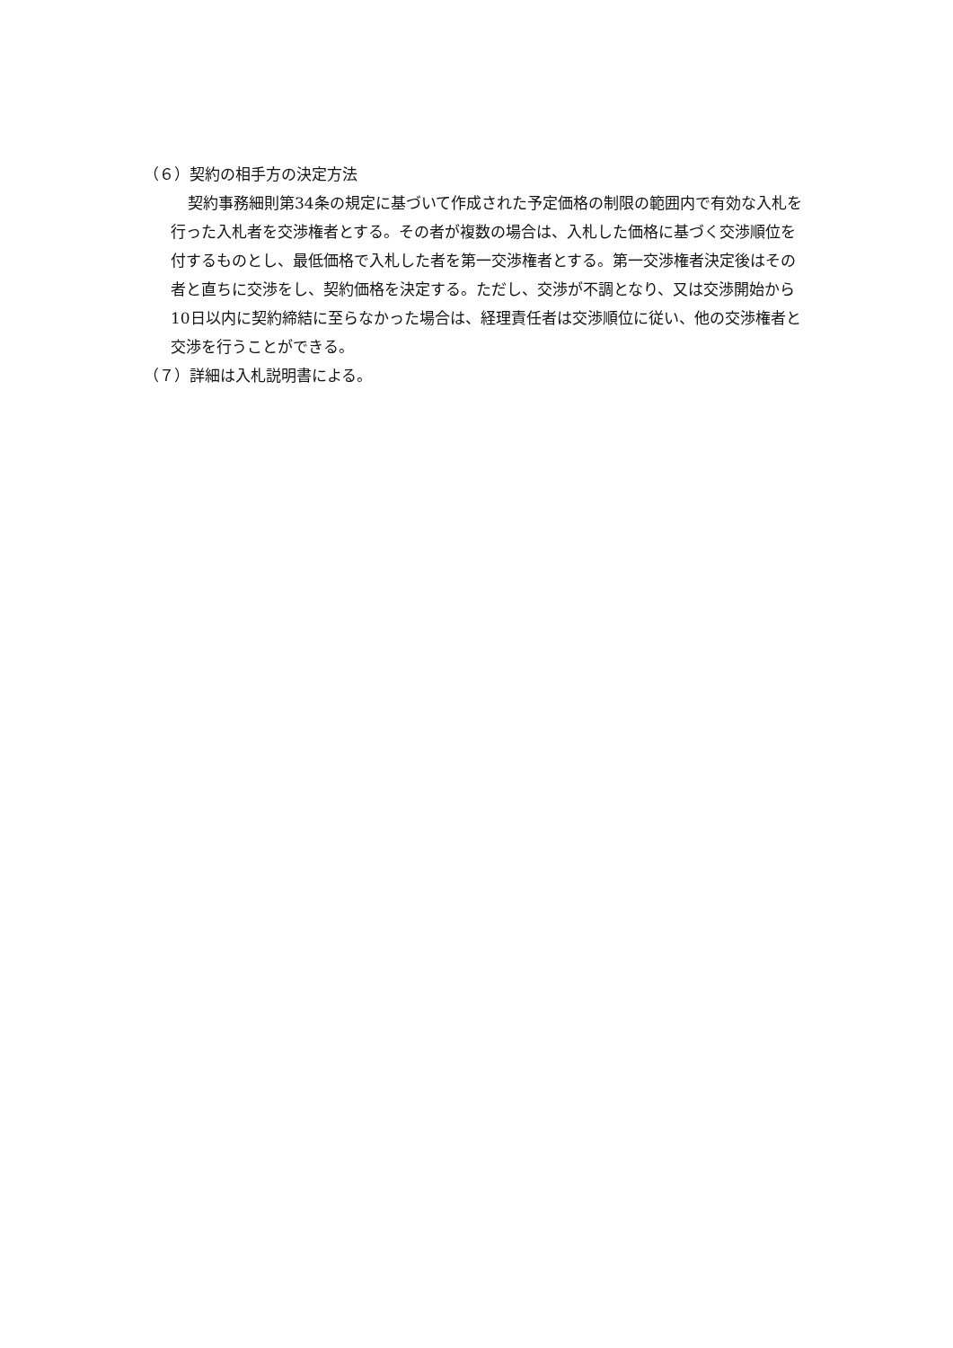（６）契約の相手方の決定方法
契約事務細則第34条の規定に基づいて作成された予定価格の制限の範囲内で有効な入札を行った入札者を交渉権者とする。その者が複数の場合は、入札した価格に基づく交渉順位を付するものとし、最低価格で入札した者を第一交渉権者とする。第一交渉権者決定後はその者と直ちに交渉をし、契約価格を決定する。ただし、交渉が不調となり、又は交渉開始から10日以内に契約締結に至らなかった場合は、経理責任者は交渉順位に従い、他の交渉権者と交渉を行うことができる。
（７）詳細は入札説明書による。